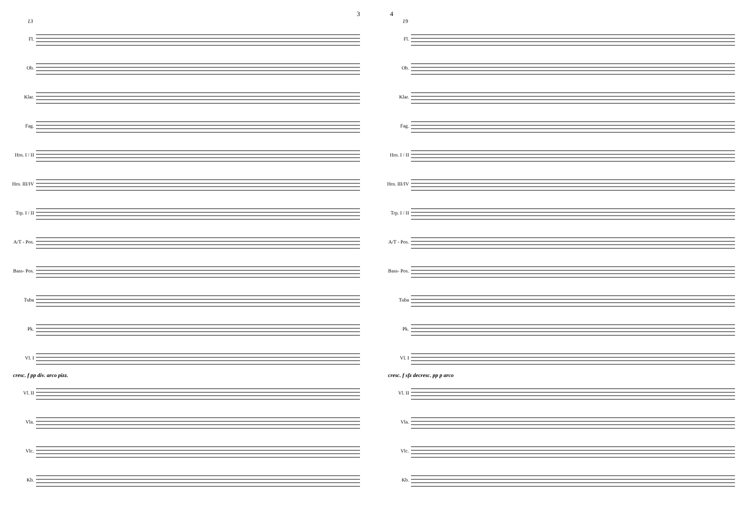3
13
Fl.
Ob.
Klar.
Fag.
Hrn. I / II
Hrn. III/IV
Trp. I / II
A/T - Pos.
Bass- Pos.
Tuba
Pk.
Vl. I
cresc. f pp div. arco pizz.
Vl. II
Vla.
Vlc.
Kb.
4
19
Fl.
Ob.
Klar.
Fag.
Hrn. I / II
Hrn. III/IV
Trp. I / II
A/T - Pos.
Bass- Pos.
Tuba
Pk.
Vl. I
cresc. f sfz decresc. pp p arco
Vl. II
Vla.
Vlc.
Kb.